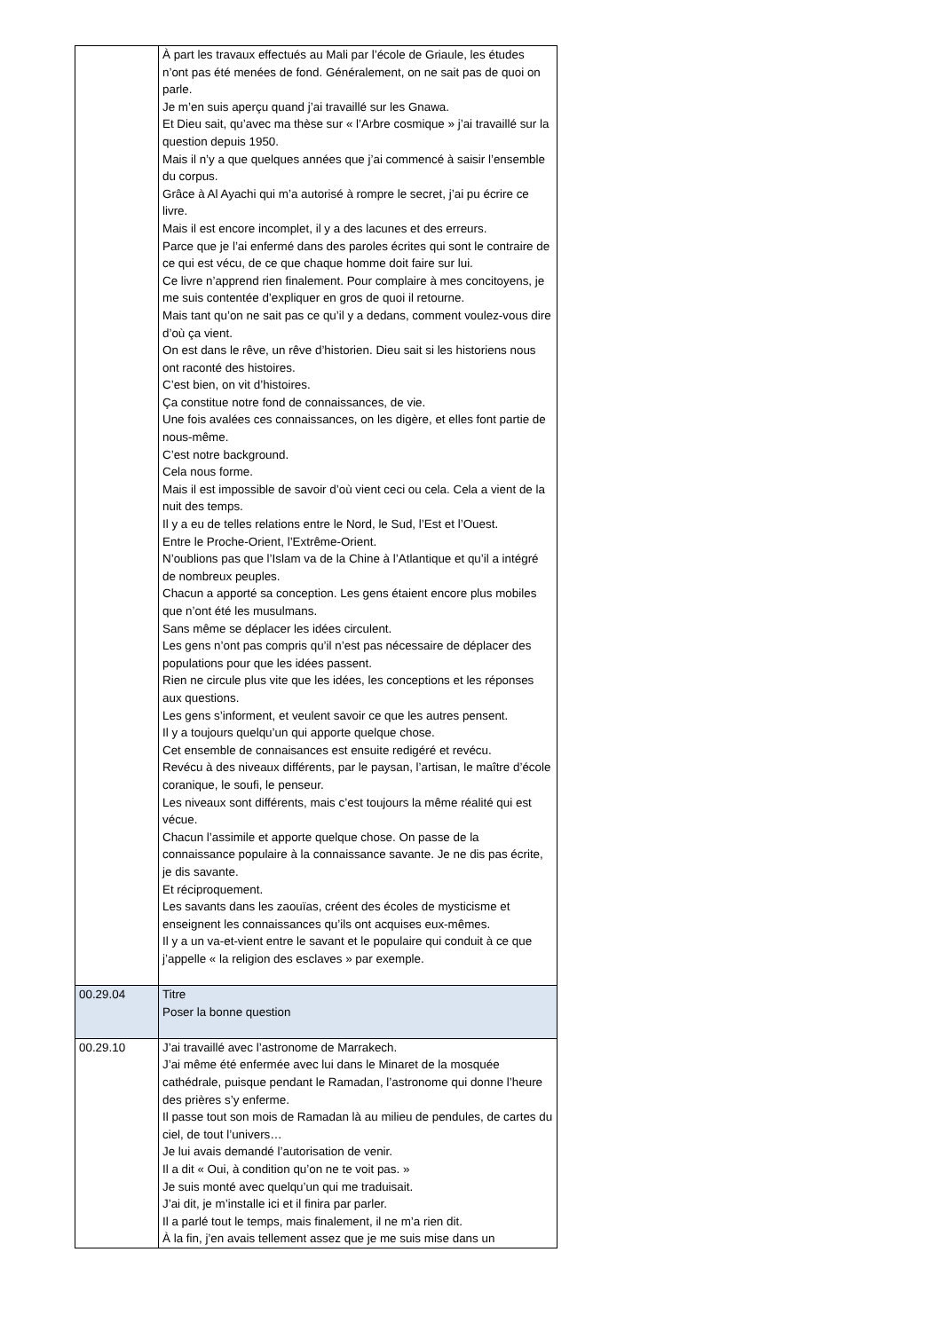| | À part les travaux effectués au Mali par l’école de Griaule, les études n’ont pas été menées de fond. Généralement, on ne sait pas de quoi on parle. Je m’en suis aperçu quand j’ai travaillé sur les Gnawa. Et Dieu sait, qu’avec ma thèse sur « l’Arbre cosmique » j’ai travaillé sur la question depuis 1950. Mais il n’y a que quelques années que j’ai commencé à saisir l’ensemble du corpus. Grâce à Al Ayachi qui m’a autorisé à rompre le secret, j’ai pu écrire ce livre. Mais il est encore incomplet, il y a des lacunes et des erreurs. Parce que je l’ai enfermé dans des paroles écrites qui sont le contraire de ce qui est vécu, de ce que chaque homme doit faire sur lui. Ce livre n’apprend rien finalement. Pour complaire à mes concitoyens, je me suis contentée d’expliquer en gros de quoi il retourne. Mais tant qu’on ne sait pas ce qu’il y a dedans, comment voulez-vous dire d’où ça vient. On est dans le rêve, un rêve d’historien. Dieu sait si les historiens nous ont raconté des histoires. C’est bien, on vit d’histoires. Ça constitue notre fond de connaissances, de vie. Une fois avalées ces connaissances, on les digère, et elles font partie de nous-même. C’est notre background. Cela nous forme. Mais il est impossible de savoir d’où vient ceci ou cela. Cela a vient de la nuit des temps. Il y a eu de telles relations entre le Nord, le Sud, l’Est et l’Ouest. Entre le Proche-Orient, l’Extrême-Orient. N’oublions pas que l’Islam va de la Chine à l’Atlantique et qu’il a intégré de nombreux peuples. Chacun a apporté sa conception. Les gens étaient encore plus mobiles que n’ont été les musulmans. Sans même se déplacer les idées circulent. Les gens n’ont pas compris qu’il n’est pas nécessaire de déplacer des populations pour que les idées passent. Rien ne circule plus vite que les idées, les conceptions et les réponses aux questions. Les gens s’informent, et veulent savoir ce que les autres pensent. Il y a toujours quelqu’un qui apporte quelque chose. Cet ensemble de connaisances est ensuite redigéré et revécu. Revécu à des niveaux différents, par le paysan, l’artisan, le maître d’école coranique, le soufi, le penseur. Les niveaux sont différents, mais c’est toujours la même réalité qui est vécue. Chacun l’assimile et apporte quelque chose. On passe de la connaissance populaire à la connaissance savante. Je ne dis pas écrite, je dis savante. Et réciproquement. Les savants dans les zaouïas, créent des écoles de mysticisme et enseignent les connaissances qu’ils ont acquises eux-mêmes. Il y a un va-et-vient entre le savant et le populaire qui conduit à ce que j’appelle « la religion des esclaves » par exemple. |
| 00.29.04 | Titre Poser la bonne question |
| 00.29.10 | J’ai travaillé avec l’astronome de Marrakech. J’ai même été enfermée avec lui dans le Minaret de la mosquée cathédrale, puisque pendant le Ramadan, l’astronome qui donne l’heure des prières s’y enferme. Il passe tout son mois de Ramadan là au milieu de pendules, de cartes du ciel, de tout l’univers… Je lui avais demandé l’autorisation de venir. Il a dit « Oui, à condition qu’on ne te voit pas. » Je suis monté avec quelqu’un qui me traduisait. J’ai dit, je m’installe ici et il finira par parler. Il a parlé tout le temps, mais finalement, il ne m’a rien dit. À la fin, j’en avais tellement assez que je me suis mise dans un |